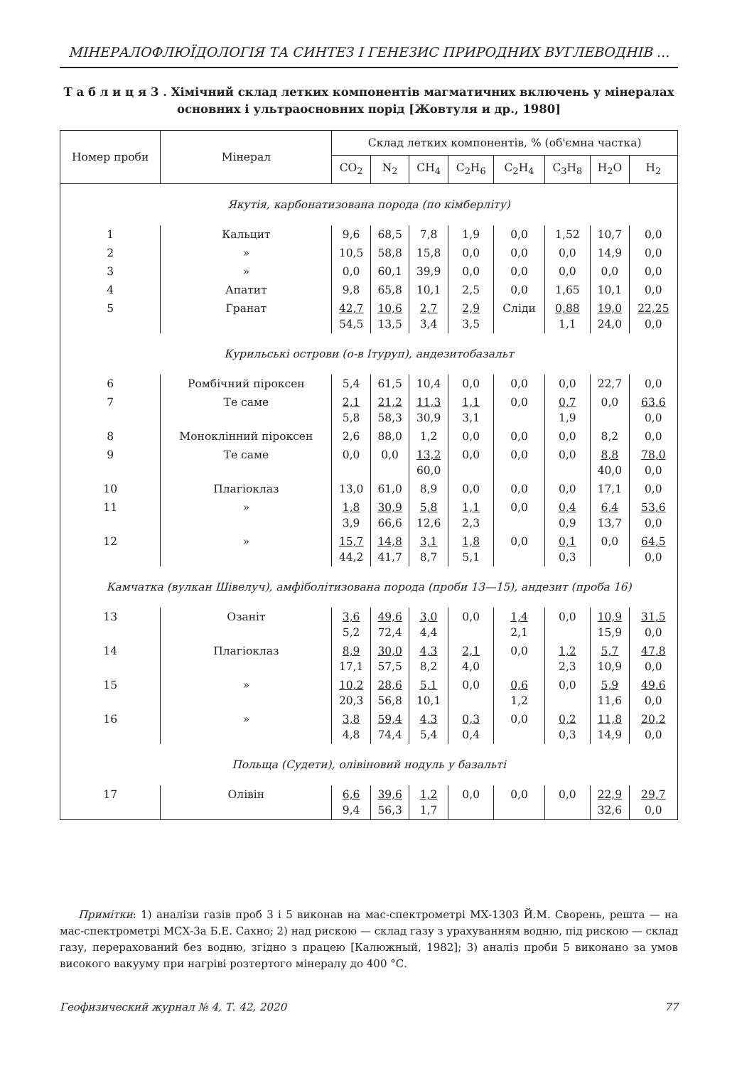МІНЕРАЛОФЛЮЇДОЛОГІЯ ТА СИНТЕЗ І ГЕНЕЗИС ПРИРОДНИХ ВУГЛЕВОДНІВ ...
Т а б л и ц я 3 . Хімічний склад летких компонентів магматичних включень у мінералах основних і ультраосновних порід [Жовтуля и др., 1980]
| Номер проби | Мінерал | Склад летких компонентів, % (об'ємна частка) | | | | | | | |
| --- | --- | --- | --- | --- | --- | --- | --- | --- | --- |
| | | CO<sub>2</sub> | N<sub>2</sub> | CH<sub>4</sub> | C<sub>2</sub>H<sub>6</sub> | C<sub>2</sub>H<sub>4</sub> | C<sub>3</sub>H<sub>8</sub> | H<sub>2</sub>O | H<sub>2</sub> |
| Якутія, карбонатизована порода (по кімберліту) | | | | | | | | | |
| 1 | Кальцит | 9,6 | 68,5 | 7,8 | 1,9 | 0,0 | 1,52 | 10,7 | 0,0 |
| 2 | » | 10,5 | 58,8 | 15,8 | 0,0 | 0,0 | 0,0 | 14,9 | 0,0 |
| 3 | » | 0,0 | 60,1 | 39,9 | 0,0 | 0,0 | 0,0 | 0,0 | 0,0 |
| 4 | Апатит | 9,8 | 65,8 | 10,1 | 2,5 | 0,0 | 1,65 | 10,1 | 0,0 |
| 5 | Гранат | 42,7 54,5 | 10,6 13,5 | 2,7 3,4 | 2,9 3,5 | Сліди | 0,88 1,1 | 19,0 24,0 | 22,25 0,0 |
| Курильські острови (о-в Ітуруп), андезитобазальт | | | | | | | | | |
| 6 | Ромбічний піроксен | 5,4 | 61,5 | 10,4 | 0,0 | 0,0 | 0,0 | 22,7 | 0,0 |
| 7 | Те саме | 2,1 5,8 | 21,2 58,3 | 11,3 30,9 | 1,1 3,1 | 0,0 | 0,7 1,9 | 0,0 | 63,6 0,0 |
| 8 | Моноклінний піроксен | 2,6 | 88,0 | 1,2 | 0,0 | 0,0 | 0,0 | 8,2 | 0,0 |
| 9 | Те саме | 0,0 | 0,0 | 13,2 60,0 | 0,0 | 0,0 | 0,0 | 8,8 40,0 | 78,0 0,0 |
| 10 | Плагіоклаз | 13,0 | 61,0 | 8,9 | 0,0 | 0,0 | 0,0 | 17,1 | 0,0 |
| 11 | » | 1,8 3,9 | 30,9 66,6 | 5,8 12,6 | 1,1 2,3 | 0,0 | 0,4 0,9 | 6,4 13,7 | 53,6 0,0 |
| 12 | » | 15,7 44,2 | 14,8 41,7 | 3,1 8,7 | 1,8 5,1 | 0,0 | 0,1 0,3 | 0,0 | 64,5 0,0 |
| Камчатка (вулкан Шівелуч), амфіболітизована порода (проби 13—15), андезит (проба 16) | | | | | | | | | |
| 13 | Озаніт | 3,6 5,2 | 49,6 72,4 | 3,0 4,4 | 0,0 | 1,4 2,1 | 0,0 | 10,9 15,9 | 31,5 0,0 |
| 14 | Плагіоклаз | 8,9 17,1 | 30,0 57,5 | 4,3 8,2 | 2,1 4,0 | 0,0 | 1,2 2,3 | 5,7 10,9 | 47,8 0,0 |
| 15 | » | 10,2 20,3 | 28,6 56,8 | 5,1 10,1 | 0,0 | 0,6 1,2 | 0,0 | 5,9 11,6 | 49,6 0,0 |
| 16 | » | 3,8 4,8 | 59,4 74,4 | 4,3 5,4 | 0,3 0,4 | 0,0 | 0,2 0,3 | 11,8 14,9 | 20,2 0,0 |
| Польща (Судети), олівіновий нодуль у базальті | | | | | | | | | |
| 17 | Олівін | 6,6 9,4 | 39,6 56,3 | 1,2 1,7 | 0,0 | 0,0 | 0,0 | 22,9 32,6 | 29,7 0,0 |
Примітки: 1) аналізи газів проб 3 і 5 виконав на мас-спектрометрі МХ-1303 Й.М. Сворень, решта — на мас-спектрометрі МСХ-3а Б.Е. Сахно; 2) над рискою — склад газу з урахуванням водню, під рискою — склад газу, перерахований без водню, згідно з працею [Калюжный, 1982]; 3) аналіз проби 5 виконано за умов високого вакууму при нагріві розтертого мінералу до 400 °С.
Геофизический журнал № 4, Т. 42, 2020 77